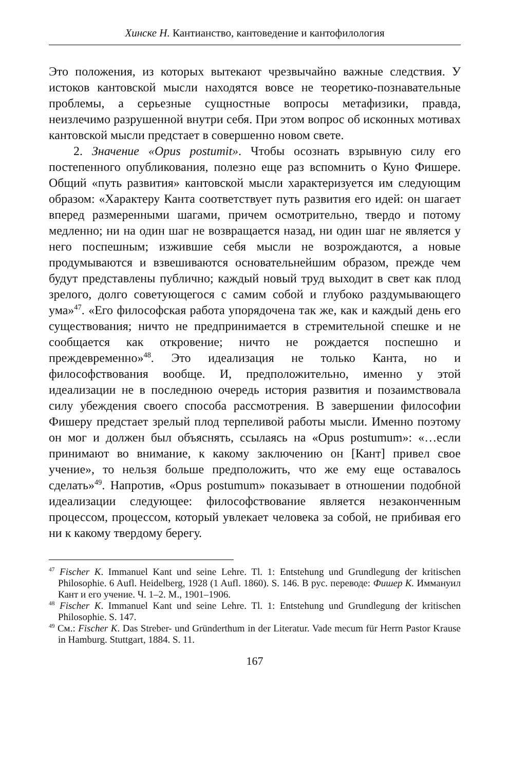Хинске Н. Кантианство, кантоведение и кантофилология
Это положения, из которых вытекают чрезвычайно важные следствия. У истоков кантовской мысли находятся вовсе не теоретико-познавательные проблемы, а серьезные сущностные вопросы метафизики, правда, неизлечимо разрушенной внутри себя. При этом вопрос об исконных мотивах кантовской мысли предстает в совершенно новом свете.
2. Значение «Opus postumit». Чтобы осознать взрывную силу его постепенного опубликования, полезно еще раз вспомнить о Куно Фишере. Общий «путь развития» кантовской мысли характеризуется им следующим образом: «Характеру Канта соответствует путь развития его идей: он шагает вперед размеренными шагами, причем осмотрительно, твердо и потому медленно; ни на один шаг не возвращается назад, ни один шаг не является у него поспешным; изжившие себя мысли не возрождаются, а новые продумываются и взвешиваются основательнейшим образом, прежде чем будут представлены публично; каждый новый труд выходит в свет как плод зрелого, долго советующегося с самим собой и глубоко раздумывающего ума»<sup>47</sup>. «Его философская работа упорядочена так же, как и каждый день его существования; ничто не предпринимается в стремительной спешке и не сообщается как откровение; ничто не рождается поспешно и преждевременно»<sup>48</sup>. Это идеализация не только Канта, но и философствования вообще. И, предположительно, именно у этой идеализации не в последнюю очередь история развития и позаимствовала силу убеждения своего способа рассмотрения. В завершении философии Фишеру предстает зрелый плод терпеливой работы мысли. Именно поэтому он мог и должен был объяснять, ссылаясь на «Opus postumum»: «…если принимают во внимание, к какому заключению он [Кант] привел свое учение», то нельзя больше предположить, что же ему еще оставалось сделать»<sup>49</sup>. Напротив, «Opus postumum» показывает в отношении подобной идеализации следующее: философствование является незаконченным процессом, процессом, который увлекает человека за собой, не прибивая его ни к какому твердому берегу.
<sup>47</sup> Fischer K. Immanuel Kant und seine Lehre. Tl. 1: Entstehung und Grundlegung der kritischen Philosophie. 6 Aufl. Heidelberg, 1928 (1 Aufl. 1860). S. 146. В рус. переводе: Фишер К. Иммануил Кант и его учение. Ч. 1–2. М., 1901–1906.
<sup>48</sup> Fischer K. Immanuel Kant und seine Lehre. Tl. 1: Entstehung und Grundlegung der kritischen Philosophie. S. 147.
<sup>49</sup> См.: Fischer K. Das Streber- und Gründerthum in der Literatur. Vade mecum für Herrn Pastor Krause in Hamburg. Stuttgart, 1884. S. 11.
167